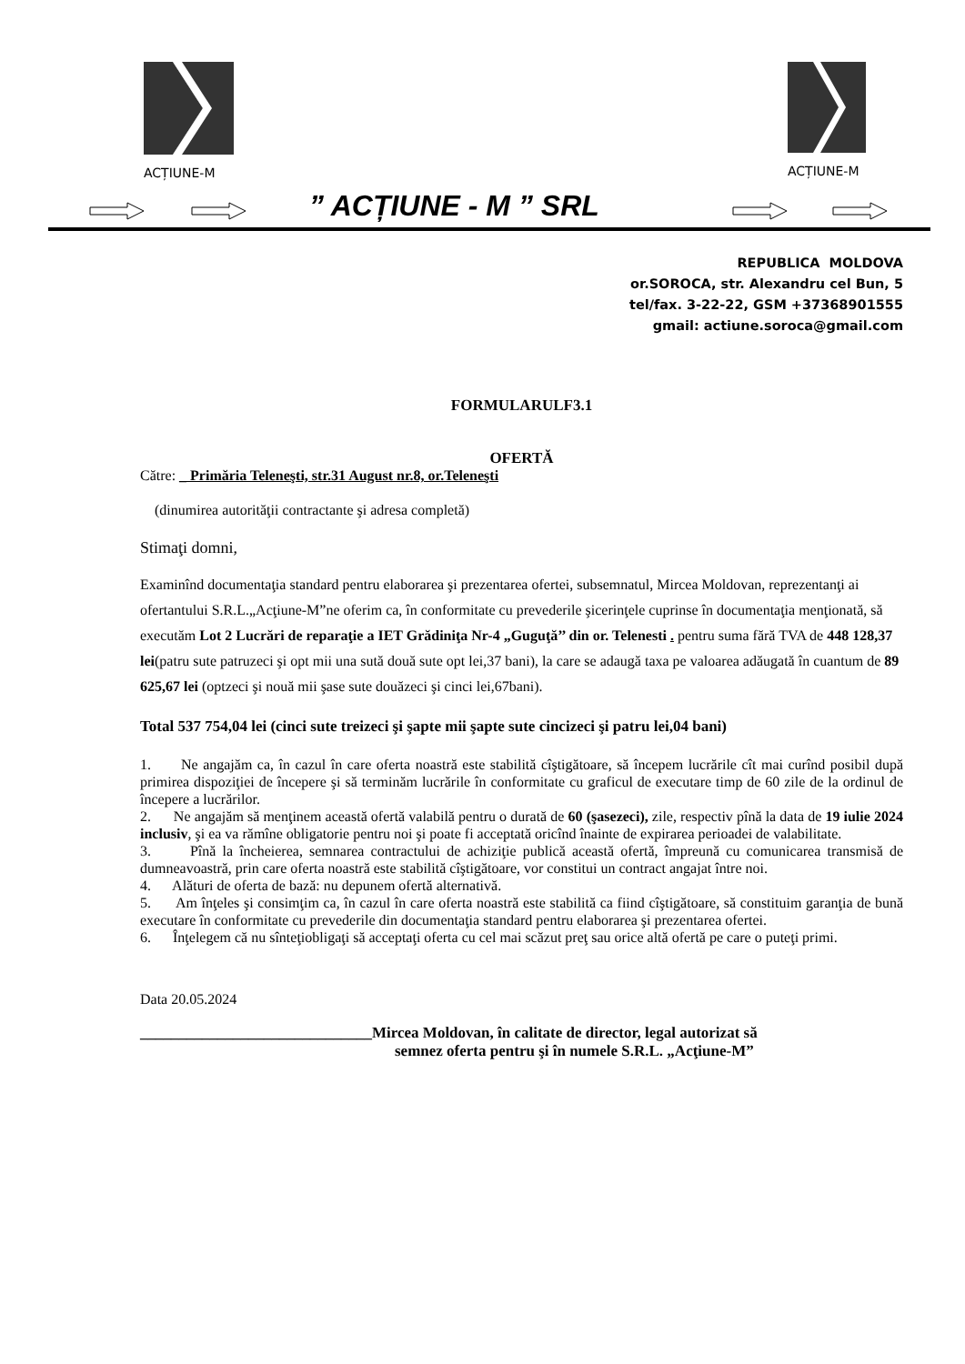ACȚIUNE-M ACȚIUNE-M
” ACȚIUNE - M ” SRL
REPUBLICA MOLDOVA
or.SOROCA, str. Alexandru cel Bun, 5
tel/fax. 3-22-22, GSM +37368901555
gmail: actiune.soroca@gmail.com
FORMULARULF3.1
OFERTĂ
Către: _ Primăria Teleneşti, str.31 August nr.8, or.Teleneşti
(dinumirea autorităţii contractante şi adresa completă)
Stimaţi domni,
Examinînd documentaţia standard pentru elaborarea şi prezentarea ofertei, subsemnatul, Mircea Moldovan, reprezentanţi ai ofertantului S.R.L.„Acţiune-M”ne oferim ca, în conformitate cu prevederile şicerinţele cuprinse în documentaţia menţionată, să executăm Lot 2 Lucrări de reparaţie a IET Grădiniţa Nr-4 „Guguţă’’ din or. Telenesti . pentru suma fără TVA de 448 128,37 lei(patru sute patruzeci şi opt mii una sută două sute opt lei,37 bani), la care se adaugă taxa pe valoarea adăugată în cuantum de 89 625,67 lei (optzeci şi nouă mii şase sute douăzeci şi cinci lei,67bani).
Total 537 754,04 lei (cinci sute treizeci şi şapte mii şapte sute cincizeci şi patru lei,04 bani)
1. Ne angajăm ca, în cazul în care oferta noastră este stabilită cîştigătoare, să începem lucrările cît mai curînd posibil după primirea dispoziţiei de începere şi să terminăm lucrările în conformitate cu graficul de executare timp de 60 zile de la ordinul de începere a lucrărilor.
2. Ne angajăm să menţinem această ofertă valabilă pentru o durată de 60 (şasezeci), zile, respectiv pînă la data de 19 iulie 2024 inclusiv, şi ea va rămîne obligatorie pentru noi şi poate fi acceptată oricînd înainte de expirarea perioadei de valabilitate.
3. Pînă la încheierea, semnarea contractului de achiziţie publică această ofertă, împreună cu comunicarea transmisă de dumneavoastră, prin care oferta noastră este stabilită cîştigătoare, vor constitui un contract angajat între noi.
4. Alături de oferta de bază: nu depunem ofertă alternativă.
5. Am înţeles şi consimţim ca, în cazul în care oferta noastră este stabilită ca fiind cîştigătoare, să constituim garanţia de bună executare în conformitate cu prevederile din documentaţia standard pentru elaborarea şi prezentarea ofertei.
6. Înţelegem că nu sînteţiobligaţi să acceptaţi oferta cu cel mai scăzut preţ sau orice altă ofertă pe care o puteţi primi.
Data 20.05.2024
______________________________Mircea Moldovan, în calitate de director, legal autorizat să
semnez oferta pentru şi în numele S.R.L. „Acţiune-M”